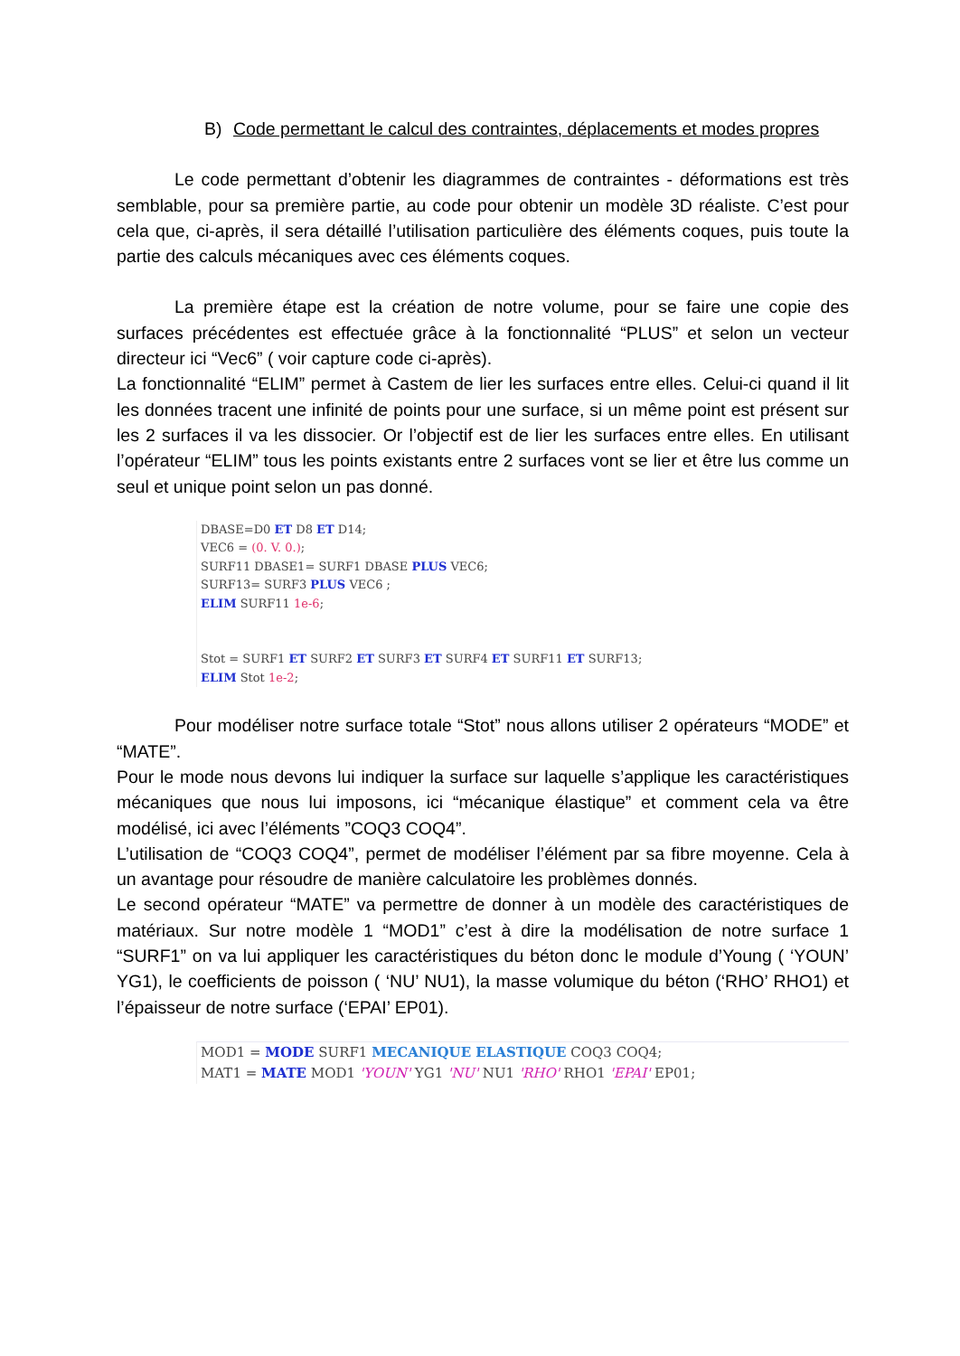B) Code permettant le calcul des contraintes, déplacements et modes propres
Le code permettant d’obtenir les diagrammes de contraintes - déformations est très semblable, pour sa première partie, au code pour obtenir un modèle 3D réaliste. C’est pour cela que, ci-après, il sera détaillé l’utilisation particulière des éléments coques, puis toute la partie des calculs mécaniques avec ces éléments coques.
La première étape est la création de notre volume, pour se faire une copie des surfaces précédentes est effectuée grâce à la fonctionnalité “PLUS” et selon un vecteur directeur ici “Vec6” ( voir capture code ci-après).
La fonctionnalité “ELIM” permet à Castem de lier les surfaces entre elles. Celui-ci quand il lit les données tracent une infinité de points pour une surface, si un même point est présent sur les 2 surfaces il va les dissocier. Or l’objectif est de lier les surfaces entre elles. En utilisant l’opérateur “ELIM” tous les points existants entre 2 surfaces vont se lier et être lus comme un seul et unique point selon un pas donné.
DBASE=D0 ET D8 ET D14;
VEC6 = (0. V. 0.);
SURF11 DBASE1= SURF1 DBASE PLUS VEC6;
SURF13= SURF3 PLUS VEC6 ;
ELIM SURF11 1e-6;


Stot = SURF1 ET SURF2 ET SURF3 ET SURF4 ET SURF11 ET SURF13;
ELIM Stot 1e-2;
Pour modéliser notre surface totale “Stot” nous allons utiliser 2 opérateurs “MODE” et “MATE”.
Pour le mode nous devons lui indiquer la surface sur laquelle s’applique les caractéristiques mécaniques que nous lui imposons, ici “mécanique élastique” et comment cela va être modélisé, ici avec l’éléments ”COQ3 COQ4”.
L’utilisation de “COQ3 COQ4”, permet de modéliser l’élément par sa fibre moyenne. Cela à un avantage pour résoudre de manière calculatoire les problèmes donnés.
Le second opérateur “MATE” va permettre de donner à un modèle des caractéristiques de matériaux. Sur notre modèle 1 “MOD1” c’est à dire la modélisation de notre surface 1 “SURF1” on va lui appliquer les caractéristiques du béton donc le module d’Young ( ‘YOUN’ YG1), le coefficients de poisson ( ‘NU’ NU1), la masse volumique du béton (‘RHO’ RHO1) et l’épaisseur de notre surface (‘EPAI’ EP01).
MOD1 = MODE SURF1 MECANIQUE ELASTIQUE COQ3 COQ4;
MAT1 = MATE MOD1 'YOUN' YG1 'NU' NU1 'RHO' RHO1 'EPAI' EP01;